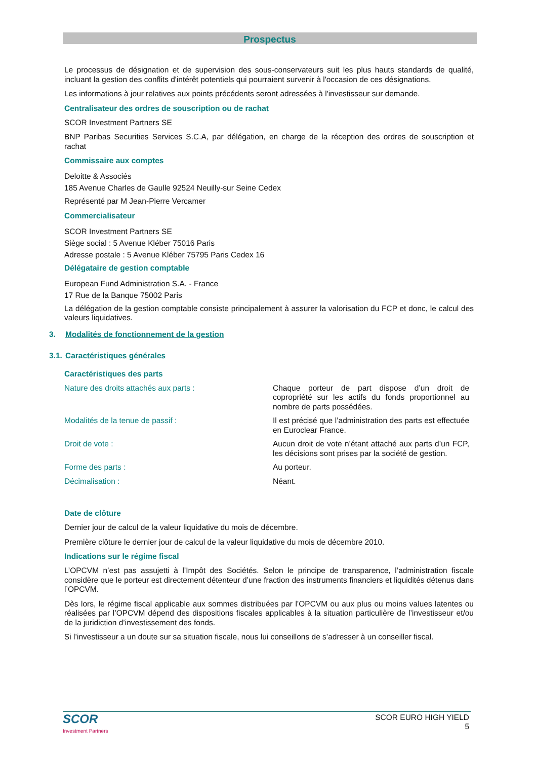Prospectus
Le processus de désignation et de supervision des sous-conservateurs suit les plus hauts standards de qualité, incluant la gestion des conflits d'intérêt potentiels qui pourraient survenir à l'occasion de ces désignations.
Les informations à jour relatives aux points précédents seront adressées à l'investisseur sur demande.
Centralisateur des ordres de souscription ou de rachat
SCOR Investment Partners SE
BNP Paribas Securities Services S.C.A, par délégation, en charge de la réception des ordres de souscription et rachat
Commissaire aux comptes
Deloitte & Associés
185 Avenue Charles de Gaulle 92524 Neuilly-sur Seine Cedex
Représenté par M Jean-Pierre Vercamer
Commercialisateur
SCOR Investment Partners SE
Siège social : 5 Avenue Kléber 75016 Paris
Adresse postale : 5 Avenue Kléber 75795 Paris Cedex 16
Délégataire de gestion comptable
European Fund Administration S.A. - France
17 Rue de la Banque 75002 Paris
La délégation de la gestion comptable consiste principalement à assurer la valorisation du FCP et donc, le calcul des valeurs liquidatives.
3. Modalités de fonctionnement de la gestion
3.1. Caractéristiques générales
Caractéristiques des parts
| Nature des droits attachés aux parts : | Chaque porteur de part dispose d’un droit de copropriété sur les actifs du fonds proportionnel au nombre de parts possédées. |
| Modalités de la tenue de passif : | Il est précisé que l’administration des parts est effectuée en Euroclear France. |
| Droit de vote : | Aucun droit de vote n’étant attaché aux parts d’un FCP, les décisions sont prises par la société de gestion. |
| Forme des parts : | Au porteur. |
| Décimalisation : | Néant. |
Date de clôture
Dernier jour de calcul de la valeur liquidative du mois de décembre.
Première clôture le dernier jour de calcul de la valeur liquidative du mois de décembre 2010.
Indications sur le régime fiscal
L’OPCVM n’est pas assujetti à l’Impôt des Sociétés. Selon le principe de transparence, l’administration fiscale considère que le porteur est directement détenteur d’une fraction des instruments financiers et liquidités détenus dans l’OPCVM.
Dès lors, le régime fiscal applicable aux sommes distribuées par l’OPCVM ou aux plus ou moins values latentes ou réalisées par l’OPCVM dépend des dispositions fiscales applicables à la situation particulière de l’investisseur et/ou de la juridiction d’investissement des fonds.
Si l’investisseur a un doute sur sa situation fiscale, nous lui conseillons de s’adresser à un conseiller fiscal.
SCOR
Investment Partners
SCOR EURO HIGH YIELD
5